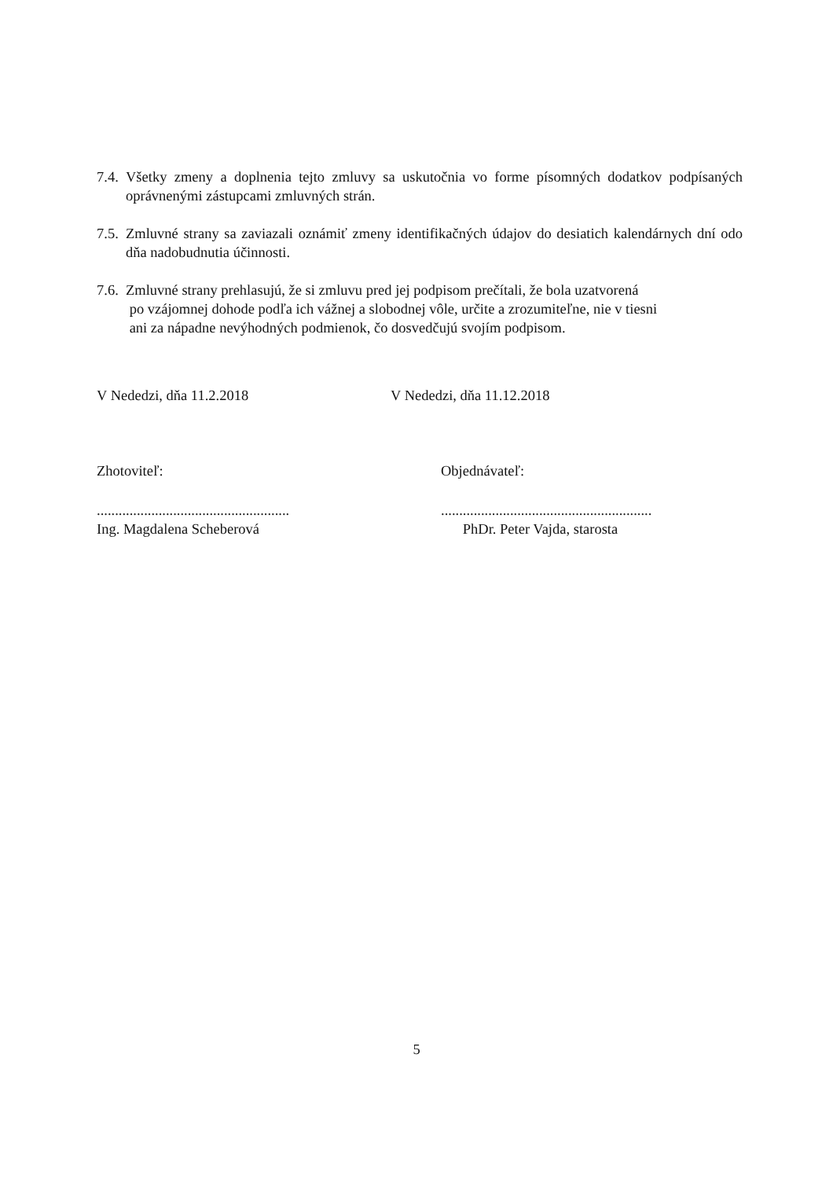7.4.
Všetky zmeny a doplnenia tejto zmluvy sa uskutočnia vo forme písomných dodatkov podpísaných oprávnenými zástupcami zmluvných strán.
7.5.
Zmluvné strany sa zaviazali oznámiť zmeny identifikačných údajov do desiatich kalendárnych dní odo dňa nadobudnutia účinnosti.
7.6.
Zmluvné strany prehlasujú, že si zmluvu pred jej podpisom prečítali, že bola uzatvorená
po vzájomnej dohode podľa ich vážnej a slobodnej vôle, určite a zrozumiteľne, nie v tiesni
ani za nápadne nevýhodných podmienok, čo dosvedčujú svojím podpisom.
V Nededzi, dňa 11.2.2018 V Nededzi, dňa 11.12.2018
Zhotoviteľ: Objednávateľ:
.....................................................
Ing. Magdalena Scheberová
..........................................................
PhDr. Peter Vajda, starosta
5